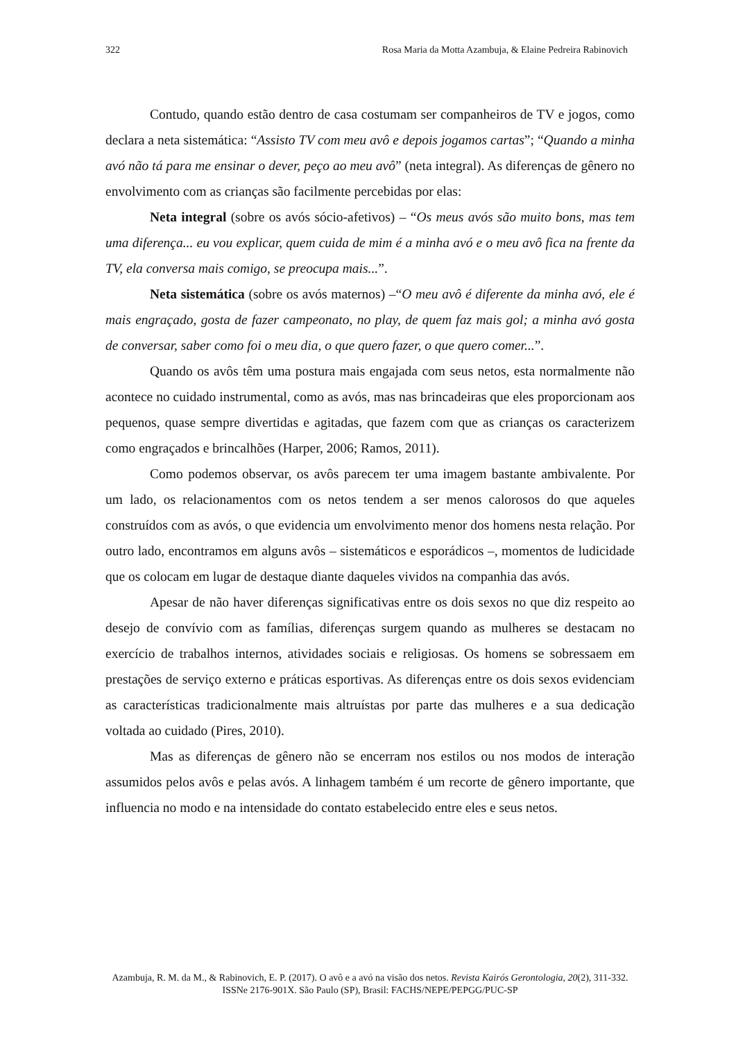322 Rosa Maria da Motta Azambuja, & Elaine Pedreira Rabinovich
Contudo, quando estão dentro de casa costumam ser companheiros de TV e jogos, como declara a neta sistemática: “Assisto TV com meu avô e depois jogamos cartas”; “Quando a minha avó não tá para me ensinar o dever, peço ao meu avô” (neta integral). As diferenças de gênero no envolvimento com as crianças são facilmente percebidas por elas:
Neta integral (sobre os avós sócio-afetivos) – “Os meus avós são muito bons, mas tem uma diferença... eu vou explicar, quem cuida de mim é a minha avó e o meu avô fica na frente da TV, ela conversa mais comigo, se preocupa mais...”.
Neta sistemática (sobre os avós maternos) –“O meu avô é diferente da minha avó, ele é mais engraçado, gosta de fazer campeonato, no play, de quem faz mais gol; a minha avó gosta de conversar, saber como foi o meu dia, o que quero fazer, o que quero comer...”.
Quando os avôs têm uma postura mais engajada com seus netos, esta normalmente não acontece no cuidado instrumental, como as avós, mas nas brincadeiras que eles proporcionam aos pequenos, quase sempre divertidas e agitadas, que fazem com que as crianças os caracterizem como engraçados e brincalhões (Harper, 2006; Ramos, 2011).
Como podemos observar, os avôs parecem ter uma imagem bastante ambivalente. Por um lado, os relacionamentos com os netos tendem a ser menos calorosos do que aqueles construídos com as avós, o que evidencia um envolvimento menor dos homens nesta relação. Por outro lado, encontramos em alguns avôs – sistemáticos e esporádicos –, momentos de ludicidade que os colocam em lugar de destaque diante daqueles vividos na companhia das avós.
Apesar de não haver diferenças significativas entre os dois sexos no que diz respeito ao desejo de convívio com as famílias, diferenças surgem quando as mulheres se destacam no exercício de trabalhos internos, atividades sociais e religiosas. Os homens se sobressaem em prestações de serviço externo e práticas esportivas. As diferenças entre os dois sexos evidenciam as características tradicionalmente mais altruístas por parte das mulheres e a sua dedicação voltada ao cuidado (Pires, 2010).
Mas as diferenças de gênero não se encerram nos estilos ou nos modos de interação assumidos pelos avôs e pelas avós. A linhagem também é um recorte de gênero importante, que influencia no modo e na intensidade do contato estabelecido entre eles e seus netos.
Azambuja, R. M. da M., & Rabinovich, E. P. (2017). O avô e a avó na visão dos netos. Revista Kairós Gerontologia, 20(2), 311-332. ISSNe 2176-901X. São Paulo (SP), Brasil: FACHS/NEPE/PEPGG/PUC-SP